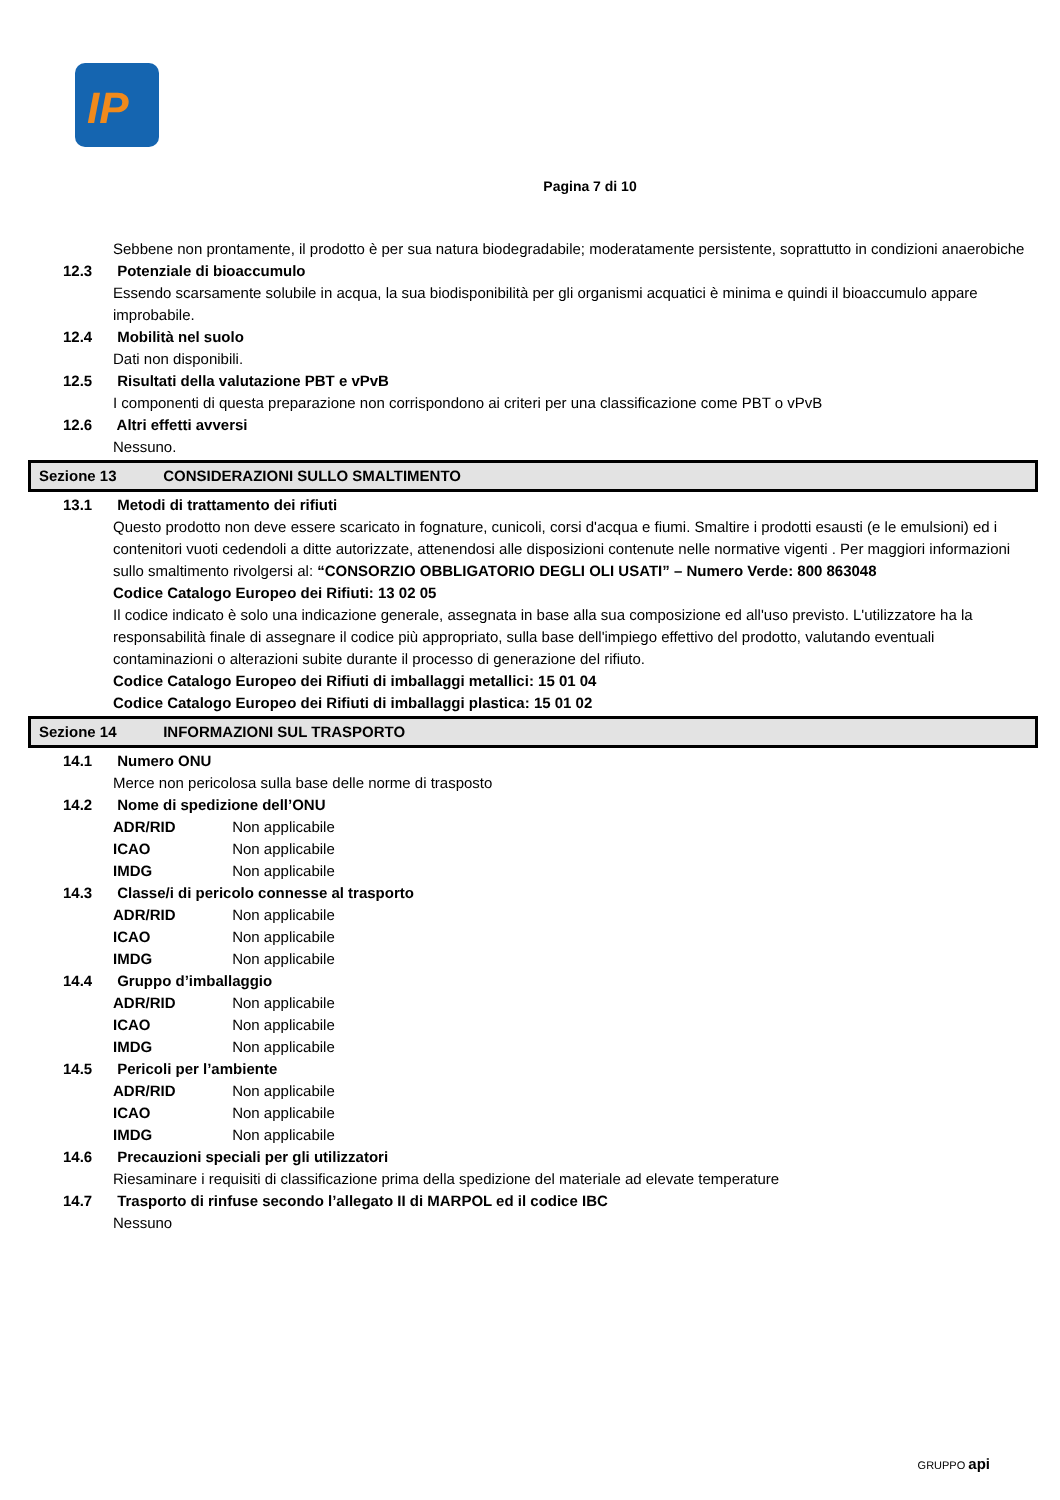IP
Pagina 7 di 10
Sebbene non prontamente, il prodotto è per sua natura biodegradabile; moderatamente persistente, soprattutto in condizioni anaerobiche
12.3 Potenziale di bioaccumulo
Essendo scarsamente solubile in acqua, la sua biodisponibilità per gli organismi acquatici è minima e quindi il bioaccumulo appare improbabile.
12.4 Mobilità nel suolo
Dati non disponibili.
12.5 Risultati della valutazione PBT e vPvB
I componenti di questa preparazione non corrispondono ai criteri per una classificazione come PBT o vPvB
12.6 Altri effetti avversi
Nessuno.
Sezione 13 CONSIDERAZIONI SULLO SMALTIMENTO
13.1 Metodi di trattamento dei rifiuti
Questo prodotto non deve essere scaricato in fognature, cunicoli, corsi d'acqua e fiumi. Smaltire i prodotti esausti (e le emulsioni) ed i contenitori vuoti cedendoli a ditte autorizzate, attenendosi alle disposizioni contenute nelle normative vigenti . Per maggiori informazioni sullo smaltimento rivolgersi al: “CONSORZIO OBBLIGATORIO DEGLI OLI USATI” – Numero Verde: 800 863048
Codice Catalogo Europeo dei Rifiuti: 13 02 05
Il codice indicato è solo una indicazione generale, assegnata in base alla sua composizione ed all'uso previsto. L'utilizzatore ha la responsabilità finale di assegnare il codice più appropriato, sulla base dell'impiego effettivo del prodotto, valutando eventuali contaminazioni o alterazioni subite durante il processo di generazione del rifiuto.
Codice Catalogo Europeo dei Rifiuti di imballaggi metallici: 15 01 04
Codice Catalogo Europeo dei Rifiuti di imballaggi plastica: 15 01 02
Sezione 14 INFORMAZIONI SUL TRASPORTO
14.1 Numero ONU
Merce non pericolosa sulla base delle norme di trasposto
14.2 Nome di spedizione dell’ONU
ADR/RID Non applicabile
ICAO Non applicabile
IMDG Non applicabile
14.3 Classe/i di pericolo connesse al trasporto
ADR/RID Non applicabile
ICAO Non applicabile
IMDG Non applicabile
14.4 Gruppo d’imballaggio
ADR/RID Non applicabile
ICAO Non applicabile
IMDG Non applicabile
14.5 Pericoli per l’ambiente
ADR/RID Non applicabile
ICAO Non applicabile
IMDG Non applicabile
14.6 Precauzioni speciali per gli utilizzatori
Riesaminare i requisiti di classificazione prima della spedizione del materiale ad elevate temperature
14.7 Trasporto di rinfuse secondo l’allegato II di MARPOL ed il codice IBC
Nessuno
GRUPPO api